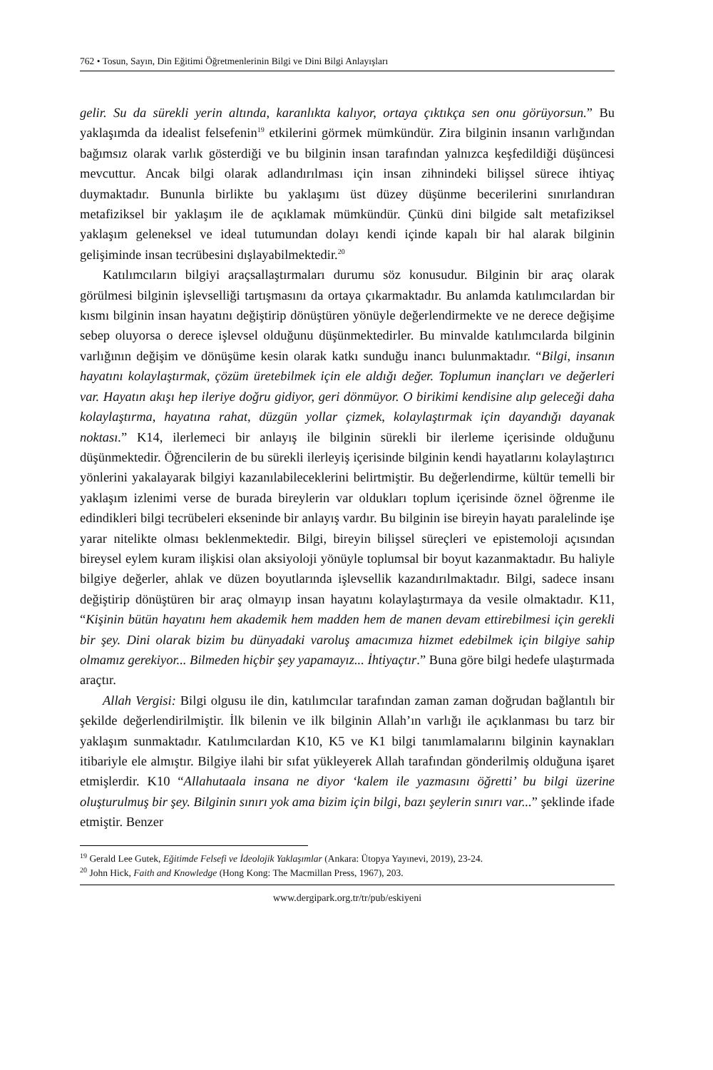762 • Tosun, Sayın, Din Eğitimi Öğretmenlerinin Bilgi ve Dini Bilgi Anlayışları
gelir. Su da sürekli yerin altında, karanlıkta kalıyor, ortaya çıktıkça sen onu görüyorsun.” Bu yaklaşımda da idealist felsefenin<sup>19</sup> etkilerini görmek mümkündür. Zira bilginin insanın varlığından bağımsız olarak varlık gösterdiği ve bu bilginin insan tarafından yalnızca keşfedildiği düşüncesi mevcuttur. Ancak bilgi olarak adlandırılması için insan zihnindeki bilişsel sürece ihtiyaç duymaktadır. Bununla birlikte bu yaklaşımı üst düzey düşünme becerilerini sınırlandıran metafiziksel bir yaklaşım ile de açıklamak mümkündür. Çünkü dini bilgide salt metafiziksel yaklaşım geleneksel ve ideal tutumundan dolayı kendi içinde kapalı bir hal alarak bilginin gelişiminde insan tecrübesini dışlayabilmektedir.<sup>20</sup>
Katılımcıların bilgiyi araçsallaştırmaları durumu söz konusudur. Bilginin bir araç olarak görülmesi bilginin işlevselliği tartışmasını da ortaya çıkarmaktadır. Bu anlamda katılımcılardan bir kısmı bilginin insan hayatını değiştirip dönüştüren yönüyle değerlendirmekte ve ne derece değişime sebep oluyorsa o derece işlevsel olduğunu düşünmektedirler. Bu minvalde katılımcılarda bilginin varlığının değişim ve dönüşüme kesin olarak katkı sunduğu inancı bulunmaktadır. “Bilgi, insanın hayatını kolaylaştırmak, çözüm üretebilmek için ele aldığı değer. Toplumun inançları ve değerleri var. Hayatın akışı hep ileriye doğru gidiyor, geri dönmüyor. O birikimi kendisine alıp geleceği daha kolaylaştırma, hayatına rahat, düzgün yollar çizmek, kolaylaştırmak için dayandığı dayanak noktası.” K14, ilerlemeci bir anlayış ile bilginin sürekli bir ilerleme içerisinde olduğunu düşünmektedir. Öğrencilerin de bu sürekli ilerleyiş içerisinde bilginin kendi hayatlarını kolaylaştırıcı yönlerini yakalayarak bilgiyi kazanılabileceklerini belirtmiştir. Bu değerlendirme, kültür temelli bir yaklaşım izlenimi verse de burada bireylerin var oldukları toplum içerisinde öznel öğrenme ile edindikleri bilgi tecrübeleri ekseninde bir anlayış vardır. Bu bilginin ise bireyin hayatı paralelinde işe yarar nitelikte olması beklenmektedir. Bilgi, bireyin bilişsel süreçleri ve epistemoloji açısından bireysel eylem kuram ilişkisi olan aksiyoloji yönüyle toplumsal bir boyut kazanmaktadır. Bu haliyle bilgiye değerler, ahlak ve düzen boyutlarında işlevsellik kazandırılmaktadır. Bilgi, sadece insanı değiştirip dönüştüren bir araç olmayıp insan hayatını kolaylaştırmaya da vesile olmaktadır. K11, “Kişinin bütün hayatını hem akademik hem madden hem de manen devam ettirebilmesi için gerekli bir şey. Dini olarak bizim bu dünyadaki varoluş amacımıza hizmet edebilmek için bilgiye sahip olmamız gerekiyor... Bilmeden hiçbir şey yapamayız... İhtiyaçtır.” Buna göre bilgi hedefe ulaştırmada araçtır.
Allah Vergisi: Bilgi olgusu ile din, katılımcılar tarafından zaman zaman doğrudan bağlantılı bir şekilde değerlendirilmiştir. İlk bilenin ve ilk bilginin Allah’ın varlığı ile açıklanması bu tarz bir yaklaşım sunmaktadır. Katılımcılardan K10, K5 ve K1 bilgi tanımlamalarını bilginin kaynakları itibariyle ele almıştır. Bilgiye ilahi bir sıfat yükleyerek Allah tarafından gönderilmiş olduğuna işaret etmişlerdir. K10 “Allahutaala insana ne diyor ‘kalem ile yazmasını öğretti’ bu bilgi üzerine oluşturulmuş bir şey. Bilginin sınırı yok ama bizim için bilgi, bazı şeylerin sınırı var...” şeklinde ifade etmiştir. Benzer
<sup>19</sup> Gerald Lee Gutek, Eğitimde Felsefi ve İdeolojik Yaklaşımlar (Ankara: Ütopya Yayınevi, 2019), 23-24.
<sup>20</sup> John Hick, Faith and Knowledge (Hong Kong: The Macmillan Press, 1967), 203.
www.dergipark.org.tr/tr/pub/eskiyeni